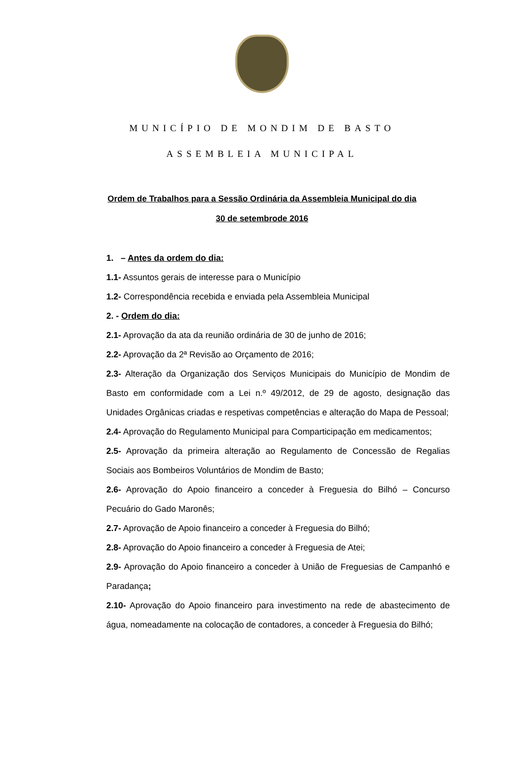MUNICÍPIO DE MONDIM DE BASTO
ASSEMBLEIA MUNICIPAL
Ordem de Trabalhos para a Sessão Ordinária da Assembleia Municipal do dia
30 de setembrode 2016
1. – Antes da ordem do dia:
1.1- Assuntos gerais de interesse para o Município
1.2- Correspondência recebida e enviada pela Assembleia Municipal
2. - Ordem do dia:
2.1- Aprovação da ata da reunião ordinária de 30 de junho de 2016;
2.2- Aprovação da 2ª Revisão ao Orçamento de 2016;
2.3- Alteração da Organização dos Serviços Municipais do Município de Mondim de Basto em conformidade com a Lei n.º 49/2012, de 29 de agosto, designação das Unidades Orgânicas criadas e respetivas competências e alteração do Mapa de Pessoal;
2.4- Aprovação do Regulamento Municipal para Comparticipação em medicamentos;
2.5- Aprovação da primeira alteração ao Regulamento de Concessão de Regalias Sociais aos Bombeiros Voluntários de Mondim de Basto;
2.6- Aprovação do Apoio financeiro a conceder à Freguesia do Bilhó – Concurso Pecuário do Gado Maronês;
2.7- Aprovação de Apoio financeiro a conceder à Freguesia do Bilhó;
2.8- Aprovação do Apoio financeiro a conceder à Freguesia de Atei;
2.9- Aprovação do Apoio financeiro a conceder à União de Freguesias de Campanhó e Paradança;
2.10- Aprovação do Apoio financeiro para investimento na rede de abastecimento de água, nomeadamente na colocação de contadores, a conceder à Freguesia do Bilhó;